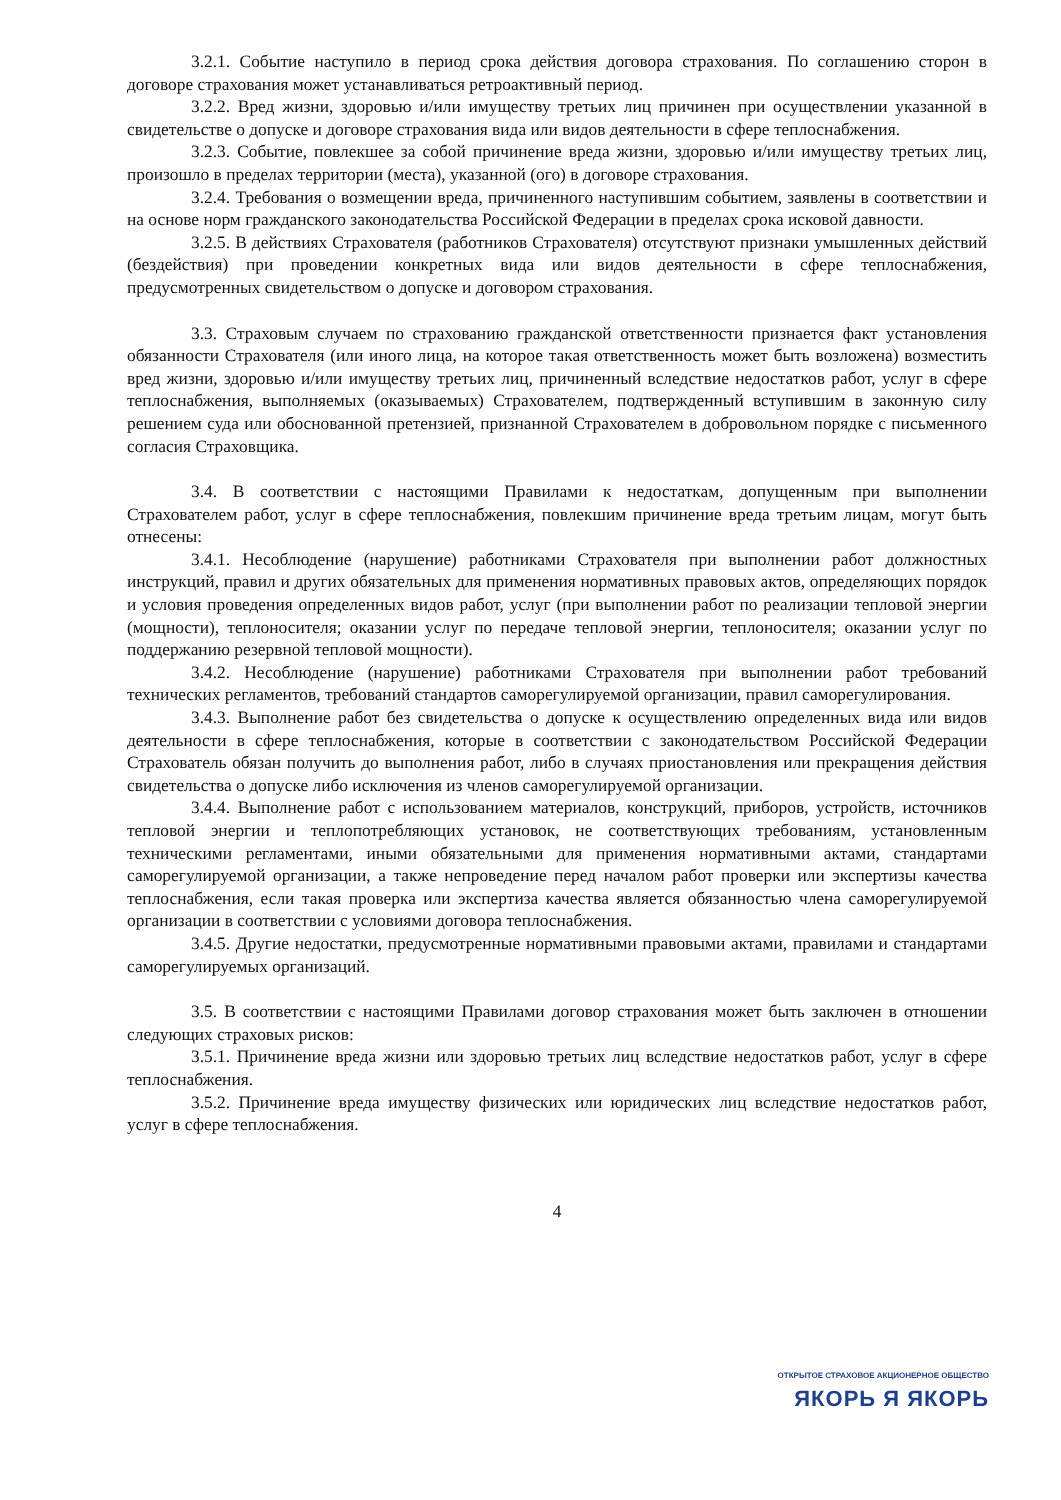3.2.1. Событие наступило в период срока действия договора страхования. По соглашению сторон в договоре страхования может устанавливаться ретроактивный период.
3.2.2. Вред жизни, здоровью и/или имуществу третьих лиц причинен при осуществлении указанной в свидетельстве о допуске и договоре страхования вида или видов деятельности в сфере теплоснабжения.
3.2.3. Событие, повлекшее за собой причинение вреда жизни, здоровью и/или имуществу третьих лиц, произошло в пределах территории (места), указанной (ого) в договоре страхования.
3.2.4. Требования о возмещении вреда, причиненного наступившим событием, заявлены в соответствии и на основе норм гражданского законодательства Российской Федерации в пределах срока исковой давности.
3.2.5. В действиях Страхователя (работников Страхователя) отсутствуют признаки умышленных действий (бездействия) при проведении конкретных вида или видов деятельности в сфере теплоснабжения, предусмотренных свидетельством о допуске и договором страхования.
3.3. Страховым случаем по страхованию гражданской ответственности признается факт установления обязанности Страхователя (или иного лица, на которое такая ответственность может быть возложена) возместить вред жизни, здоровью и/или имуществу третьих лиц, причиненный вследствие недостатков работ, услуг в сфере теплоснабжения, выполняемых (оказываемых) Страхователем, подтвержденный вступившим в законную силу решением суда или обоснованной претензией, признанной Страхователем в добровольном порядке с письменного согласия Страховщика.
3.4. В соответствии с настоящими Правилами к недостаткам, допущенным при выполнении Страхователем работ, услуг в сфере теплоснабжения, повлекшим причинение вреда третьим лицам, могут быть отнесены:
3.4.1. Несоблюдение (нарушение) работниками Страхователя при выполнении работ должностных инструкций, правил и других обязательных для применения нормативных правовых актов, определяющих порядок и условия проведения определенных видов работ, услуг (при выполнении работ по реализации тепловой энергии (мощности), теплоносителя; оказании услуг по передаче тепловой энергии, теплоносителя; оказании услуг по поддержанию резервной тепловой мощности).
3.4.2. Несоблюдение (нарушение) работниками Страхователя при выполнении работ требований технических регламентов, требований стандартов саморегулируемой организации, правил саморегулирования.
3.4.3. Выполнение работ без свидетельства о допуске к осуществлению определенных вида или видов деятельности в сфере теплоснабжения, которые в соответствии с законодательством Российской Федерации Страхователь обязан получить до выполнения работ, либо в случаях приостановления или прекращения действия свидетельства о допуске либо исключения из членов саморегулируемой организации.
3.4.4. Выполнение работ с использованием материалов, конструкций, приборов, устройств, источников тепловой энергии и теплопотребляющих установок, не соответствующих требованиям, установленным техническими регламентами, иными обязательными для применения нормативными актами, стандартами саморегулируемой организации, а также непроведение перед началом работ проверки или экспертизы качества теплоснабжения, если такая проверка или экспертиза качества является обязанностью члена саморегулируемой организации в соответствии с условиями договора теплоснабжения.
3.4.5. Другие недостатки, предусмотренные нормативными правовыми актами, правилами и стандартами саморегулируемых организаций.
3.5. В соответствии с настоящими Правилами договор страхования может быть заключен в отношении следующих страховых рисков:
3.5.1. Причинение вреда жизни или здоровью третьих лиц вследствие недостатков работ, услуг в сфере теплоснабжения.
3.5.2. Причинение вреда имуществу физических или юридических лиц вследствие недостатков работ, услуг в сфере теплоснабжения.
4
ОТКРЫТОЕ СТРАХОВОЕ АКЦИОНЕРНОЕ ОБЩЕСТВО
ЯКОРЬ Я ЯКОРЬ